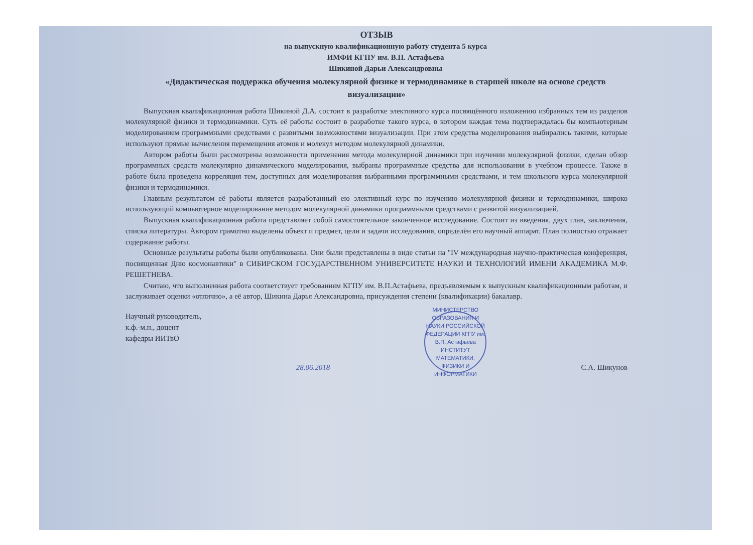ОТЗЫВ
на выпускную квалификационную работу студента 5 курса
ИМФИ КГПУ им. В.П. Астафьева
Шикиной Дарьи Александровны
«Дидактическая поддержка обучения молекулярной физике и термодинамике в старшей школе на основе средств визуализации»
Выпускная квалификационная работа Шикиной Д.А. состоит в разработке элективного курса посвящённого изложению избранных тем из разделов молекулярной физики и термодинамики. Суть её работы состоит в разработке такого курса, в котором каждая тема подтверждалась бы компьютерным моделированием программными средствами с развитыми возможностями визуализации. При этом средства моделирования выбирались такими, которые используют прямые вычисления перемещения атомов и молекул методом молекулярной динамики.
Автором работы были рассмотрены возможности применения метода молекулярной динамики при изучении молекулярной физики, сделан обзор программных средств молекулярно динамического моделирования, выбраны программные средства для использования в учебном процессе. Также в работе была проведена корреляция тем, доступных для моделирования выбранными программными средствами, и тем школьного курса молекулярной физики и термодинамики.
Главным результатом её работы является разработанный ею элективный курс по изучению молекулярной физики и термодинамики, широко использующий компьютерное моделирование методом молекулярной динамики программными средствами с развитой визуализацией.
Выпускная квалификационная работа представляет собой самостоятельное законченное исследование. Состоит из введения, двух глав, заключения, списка литературы. Автором грамотно выделены объект и предмет, цели и задачи исследования, определён его научный аппарат. План полностью отражает содержание работы.
Основные результаты работы были опубликованы. Они были представлены в виде статьи на "IV международная научно-практическая конференция, посвященная Дню космонавтики" в СИБИРСКОМ ГОСУДАРСТВЕННОМ УНИВЕРСИТЕТЕ НАУКИ И ТЕХНОЛОГИЙ ИМЕНИ АКАДЕМИКА М.Ф. РЕШЕТНЕВА.
Считаю, что выполненная работа соответствует требованиям КГПУ им. В.П.Астафьева, предъявляемым к выпускным квалификационным работам, и заслуживает оценки «отлично», а её автор, Шикина Дарья Александровна, присуждения степени (квалификации) бакалавр.
Научный руководитель,
к.ф.-м.н., доцент
кафедры ИИТвО
28.06.2018
МИНИСТЕРСТВО ОБРАЗОВАНИЯ И НАУКИ РОССИЙСКОЙ ФЕДЕРАЦИИ КГПУ им. В.П. Астафьева ИНСТИТУТ МАТЕМАТИКИ, ФИЗИКИ И ИНФОРМАТИКИ
С.А. Шикунов